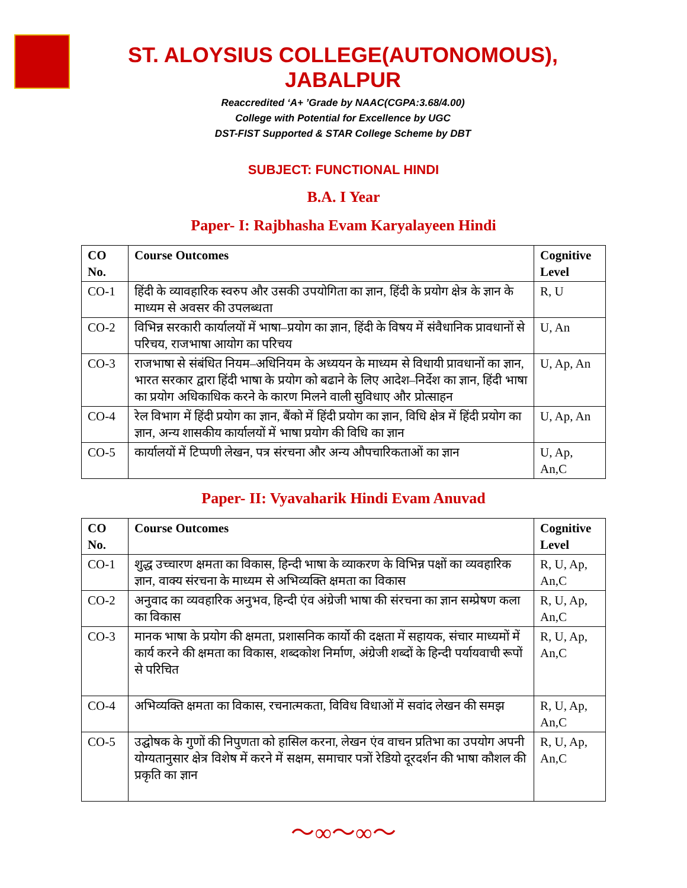ST. ALOYSIUS COLLEGE(AUTONOMOUS), JABALPUR
Reaccredited ‘A+ ’Grade by NAAC(CGPA:3.68/4.00)
College with Potential for Excellence by UGC
DST-FIST Supported & STAR College Scheme by DBT
SUBJECT: FUNCTIONAL HINDI
B.A. I Year
Paper- I: Rajbhasha Evam Karyalayeen Hindi
| CO No. | Course Outcomes | Cognitive Level |
| --- | --- | --- |
| CO-1 | हिंदी के व्यावहारिक स्वरुप और उसकी उपयोगिता का ज्ञान, हिंदी के प्रयोग क्षेत्र के ज्ञान के माध्यम से अवसर की उपलब्धता | R, U |
| CO-2 | विभिन्न सरकारी कार्यालयों में भाषा–प्रयोग का ज्ञान, हिंदी के विषय में संवैधानिक प्रावधानों से परिचय, राजभाषा आयोग का परिचय | U, An |
| CO-3 | राजभाषा से संबंधित नियम–अधिनियम के अध्ययन के माध्यम से विधायी प्रावधानों का ज्ञान, भारत सरकार द्वारा हिंदी भाषा के प्रयोग को बढाने के लिए आदेश–निर्देश का ज्ञान, हिंदी भाषा का प्रयोग अधिकाधिक करने के कारण मिलने वाली सुविधाए और प्रोत्साहन | U, Ap, An |
| CO-4 | रेल विभाग में हिंदी प्रयोग का ज्ञान, बैंको में हिंदी प्रयोग का ज्ञान, विधि क्षेत्र में हिंदी प्रयोग का ज्ञान, अन्य शासकीय कार्यालयों में भाषा प्रयोग की विधि का ज्ञान | U, Ap, An |
| CO-5 | कार्यालयों में टिप्पणी लेखन, पत्र संरचना और अन्य औपचारिकताओं का ज्ञान | U, Ap, An,C |
Paper- II: Vyavaharik Hindi Evam Anuvad
| CO No. | Course Outcomes | Cognitive Level |
| --- | --- | --- |
| CO-1 | शुद्ध उच्चारण क्षमता का विकास, हिन्दी भाषा के व्याकरण के विभिन्न पक्षों का व्यवहारिक ज्ञान, वाक्य संरचना के माध्यम से अभिव्यक्ति क्षमता का विकास | R, U, Ap, An,C |
| CO-2 | अनुवाद का व्यवहारिक अनुभव, हिन्दी एंव अंग्रेजी भाषा की संरचना का ज्ञान सम्प्रेषण कला का विकास | R, U, Ap, An,C |
| CO-3 | मानक भाषा के प्रयोग की क्षमता, प्रशासनिक कार्यो की दक्षता में सहायक, संचार माध्यमों में कार्य करने की क्षमता का विकास, शब्दकोश निर्माण, अंग्रेजी शब्दों के हिन्दी पर्यायवाची रूपों से परिचित | R, U, Ap, An,C |
| CO-4 | अभिव्यक्ति क्षमता का विकास, रचनात्मकता, विविध विधाओं में सवांद लेखन की समझ | R, U, Ap, An,C |
| CO-5 | उद्घोषक के गुणों की निपुणता को हासिल करना, लेखन एंव वाचन प्रतिभा का उपयोग अपनी योग्यतानुसार क्षेत्र विशेष में करने में सक्षम, समाचार पत्रों रेडियो दूरदर्शन की भाषा कौशल की प्रकृति का ज्ञान | R, U, Ap, An,C |
〜∞〜∞〜